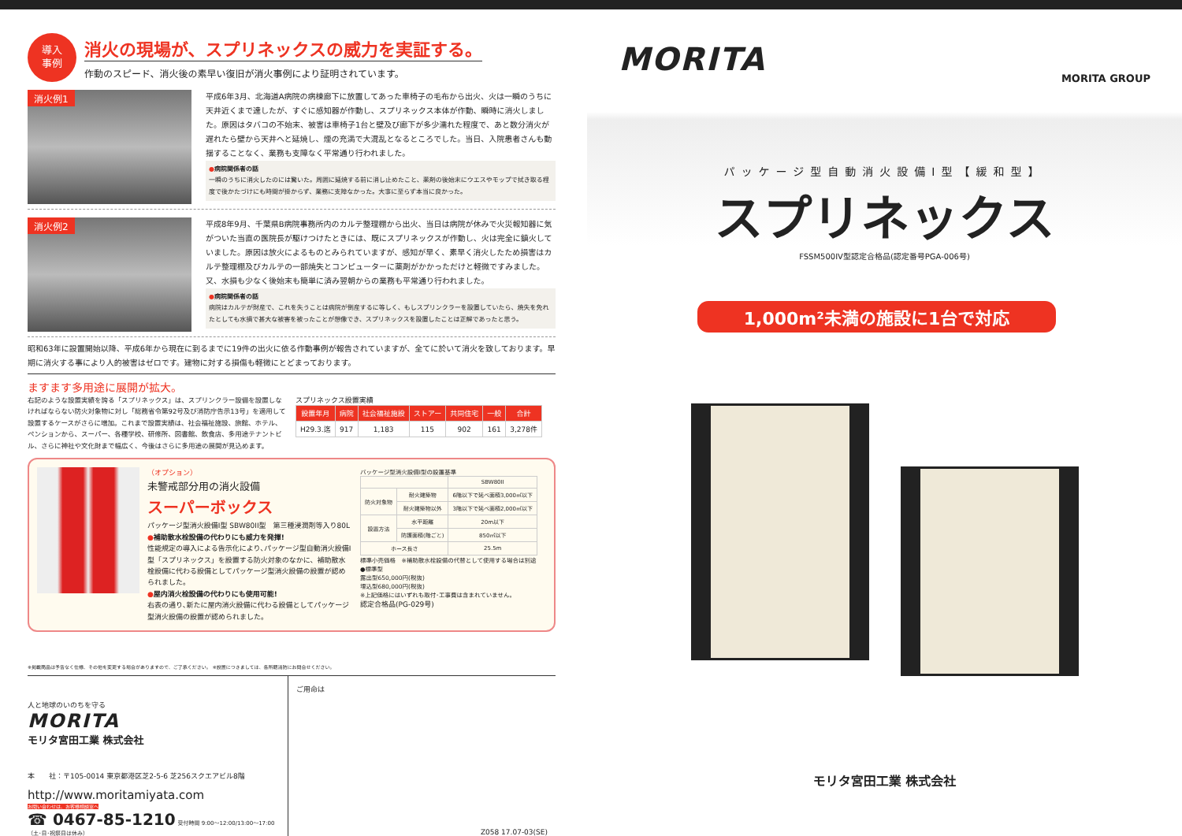導入
事例
消火の現場が、スプリネックスの威力を実証する。
作動のスピード、消火後の素早い復旧が消火事例により証明されています。
消火例1
平成6年3月、北海道A病院の病棟廊下に放置してあった車椅子の毛布から出火、火は一瞬のうちに天井近くまで達したが、すぐに感知器が作動し、スプリネックス本体が作動、瞬時に消火しました。原因はタバコの不始末、被害は車椅子1台と壁及び廊下が多少濡れた程度で、あと数分消火が遅れたら壁から天井へと延焼し、煙の充満で大混乱となるところでした。当日、入院患者さんも動揺することなく、業務も支障なく平常通り行われました。
●病院関係者の話
一瞬のうちに消火したのには驚いた。周囲に延焼する前に消し止めたこと、薬剤の後始末にウエスやモップで拭き取る程度で後かたづけにも時間が掛からず、業務に支障なかった。大事に至らず本当に良かった。
消火例2
平成8年9月、千葉県B病院事務所内のカルテ整理棚から出火、当日は病院が休みで火災報知器に気がついた当直の医院長が駆けつけたときには、既にスプリネックスが作動し、火は完全に鎮火していました。原因は放火によるものとみられていますが、感知が早く、素早く消火したため損害はカルテ整理棚及びカルテの一部焼失とコンピューターに薬剤がかかっただけと軽微ですみました。又、水損も少なく後始末も簡単に済み翌朝からの業務も平常通り行われました。
●病院関係者の話
病院はカルテが財産で、これを失うことは病院が倒産するに等しく、もしスプリンクラーを設置していたら、焼失を免れたとしても水損で甚大な被害を被ったことが想像でき、スプリネックスを設置したことは正解であったと思う。
昭和63年に設置開始以降、平成6年から現在に到るまでに19件の出火に依る作動事例が報告されていますが、全てに於いて消火を致しております。早期に消火する事により人的被害はゼロです。建物に対する損傷も軽微にとどまっております。
ますます多用途に展開が拡大。
右記のような設置実績を誇る「スプリネックス」は、スプリンクラー設備を設置しなければならない防火対象物に対し「総務省令第92号及び消防庁告示13号」を適用して設置するケースがさらに増加。これまで設置実績は、社会福祉施設、旅館、ホテル、ペンションから、スーパー、各種学校、研修所、図書館、飲食店、多用途テナントビル、さらに神社や文化財まで幅広く、今後はさらに多用途の展開が見込めます。
スプリネックス設置実績
| 設置年月 | 病院 | 社会福祉施設 | ストアー | 共同住宅 | 一般 | 合計 |
| --- | --- | --- | --- | --- | --- | --- |
| H29.3.迄 | 917 | 1,183 | 115 | 902 | 161 | 3,278件 |
（オプション）
未警戒部分用の消火設備
スーパーボックス
パッケージ型消火設備I型 SBW80II型　第三種浸潤剤等入り80L
●補助散水栓設備の代わりにも威力を発揮!
性能規定の導入による告示化により､パッケージ型自動消火設備I型「スプリネックス」を設置する防火対象のなかに、補助散水栓設備に代わる設備としてパッケージ型消火設備の設置が認められました。
●屋内消火栓設備の代わりにも使用可能!
右表の通り､新たに屋内消火設備に代わる設備としてパッケージ型消火設備の設置が認められました。
パッケージ型消火設備I型の設置基準
| | | SBW80II |
| 防火対象物 | 耐火建築物 | 6階以下で延べ面積3,000㎡以下 |
| | 耐火建築物以外 | 3階以下で延べ面積2,000㎡以下 |
| 設置方法 | 水平距離 | 20m以下 |
| | 防護面積(階ごと) | 850㎡以下 |
| ホース長さ | | 25.5m |
標準小売価格　※補助散水栓設備の代替として使用する場合は別途
●標準型
露出型650,000円(税抜)
埋込型680,000円(税抜)
※上記価格にはいずれも取付･工事費は含まれていません。
認定合格品(PG-029号)
※掲載商品は予告なく仕様、その他を変更する場合がありますので、ご了承ください。 ※設置につきましては、各所轄消防にお問合せください。
人と地球のいのちを守る
MORITA
モリタ宮田工業 株式会社
本　　社：〒105-0014 東京都港区芝2-5-6 芝256スクエアビル8階
http://www.moritamiyata.com
お問い合わせは、お客様相談室へ
☎ 0467-85-1210 受付時間 9:00〜12:00/13:00〜17:00（土･日･祝祭日は休み）
ご用命は
Z058 17.07-03(SE)
MORITA
MORITA GROUP
パッケージ型自動消火設備I型【緩和型】
スプリネックス
FSSM500IV型認定合格品(認定番号PGA-006号)
1,000m²未満の施設に1台で対応
モリタ宮田工業 株式会社